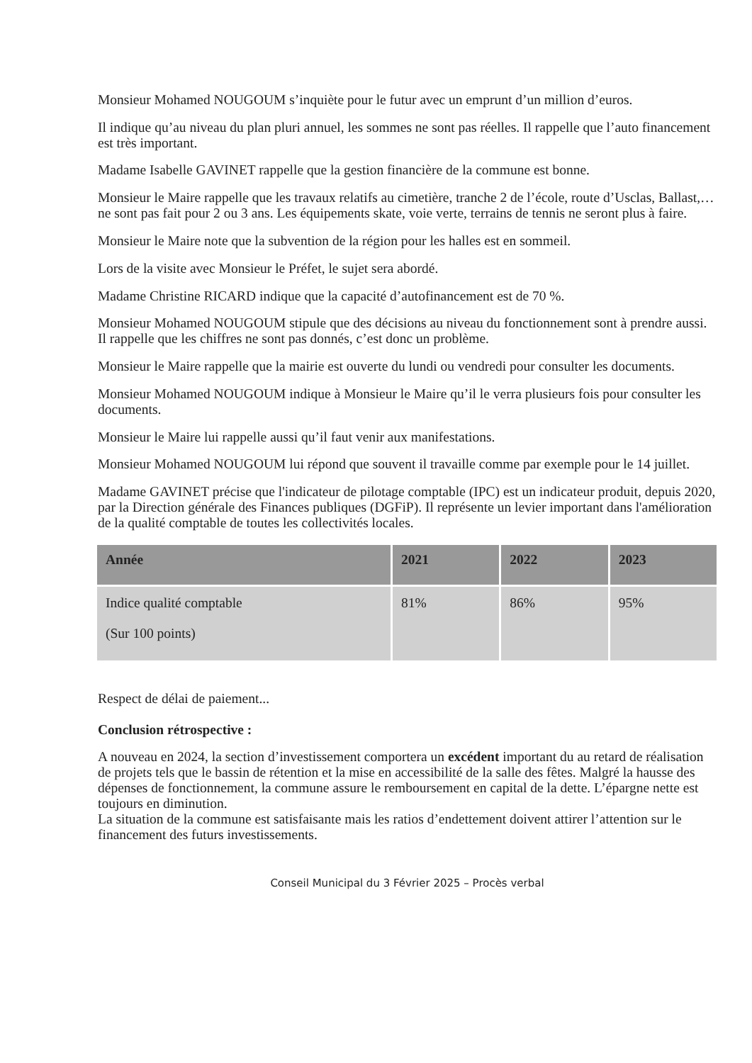Monsieur Mohamed NOUGOUM s’inquiète pour le futur avec un emprunt d’un million d’euros.
Il indique qu’au niveau du plan pluri annuel, les sommes ne sont pas réelles. Il rappelle que l’auto financement est très important.
Madame Isabelle GAVINET rappelle que la gestion financière de la commune est bonne.
Monsieur le Maire rappelle que les travaux relatifs au cimetière, tranche 2 de l’école, route d’Usclas, Ballast,… ne sont pas fait pour 2 ou 3 ans. Les équipements skate, voie verte, terrains de tennis ne seront plus à faire.
Monsieur le Maire note que la subvention de la région pour les halles est en sommeil.
Lors de la visite avec Monsieur le Préfet, le sujet sera abordé.
Madame Christine RICARD indique que la capacité d’autofinancement est de 70 %.
Monsieur Mohamed NOUGOUM stipule que des décisions au niveau du fonctionnement sont à prendre aussi. Il rappelle que les chiffres ne sont pas donnés, c’est donc un problème.
Monsieur le Maire rappelle que la mairie est ouverte du lundi ou vendredi pour consulter les documents.
Monsieur Mohamed NOUGOUM indique à Monsieur le Maire qu’il le verra plusieurs fois pour consulter les documents.
Monsieur le Maire lui rappelle aussi qu’il faut venir aux manifestations.
Monsieur Mohamed NOUGOUM lui répond que souvent il travaille comme par exemple pour le 14 juillet.
Madame GAVINET précise que l'indicateur de pilotage comptable (IPC) est un indicateur produit, depuis 2020, par la Direction générale des Finances publiques (DGFiP). Il représente un levier important dans l'amélioration de la qualité comptable de toutes les collectivités locales.
| Année | 2021 | 2022 | 2023 |
| --- | --- | --- | --- |
| Indice qualité comptable (Sur 100 points) | 81% | 86% | 95% |
Respect de délai de paiement...
Conclusion rétrospective :
A nouveau en 2024, la section d’investissement comportera un excédent important du au retard de réalisation de projets tels que le bassin de rétention et la mise en accessibilité de la salle des fêtes. Malgré la hausse des dépenses de fonctionnement, la commune assure le remboursement en capital de la dette. L’épargne nette est toujours en diminution.
La situation de la commune est satisfaisante mais les ratios d’endettement doivent attirer l’attention sur le financement des futurs investissements.
Conseil Municipal du 3 Février 2025 – Procès verbal